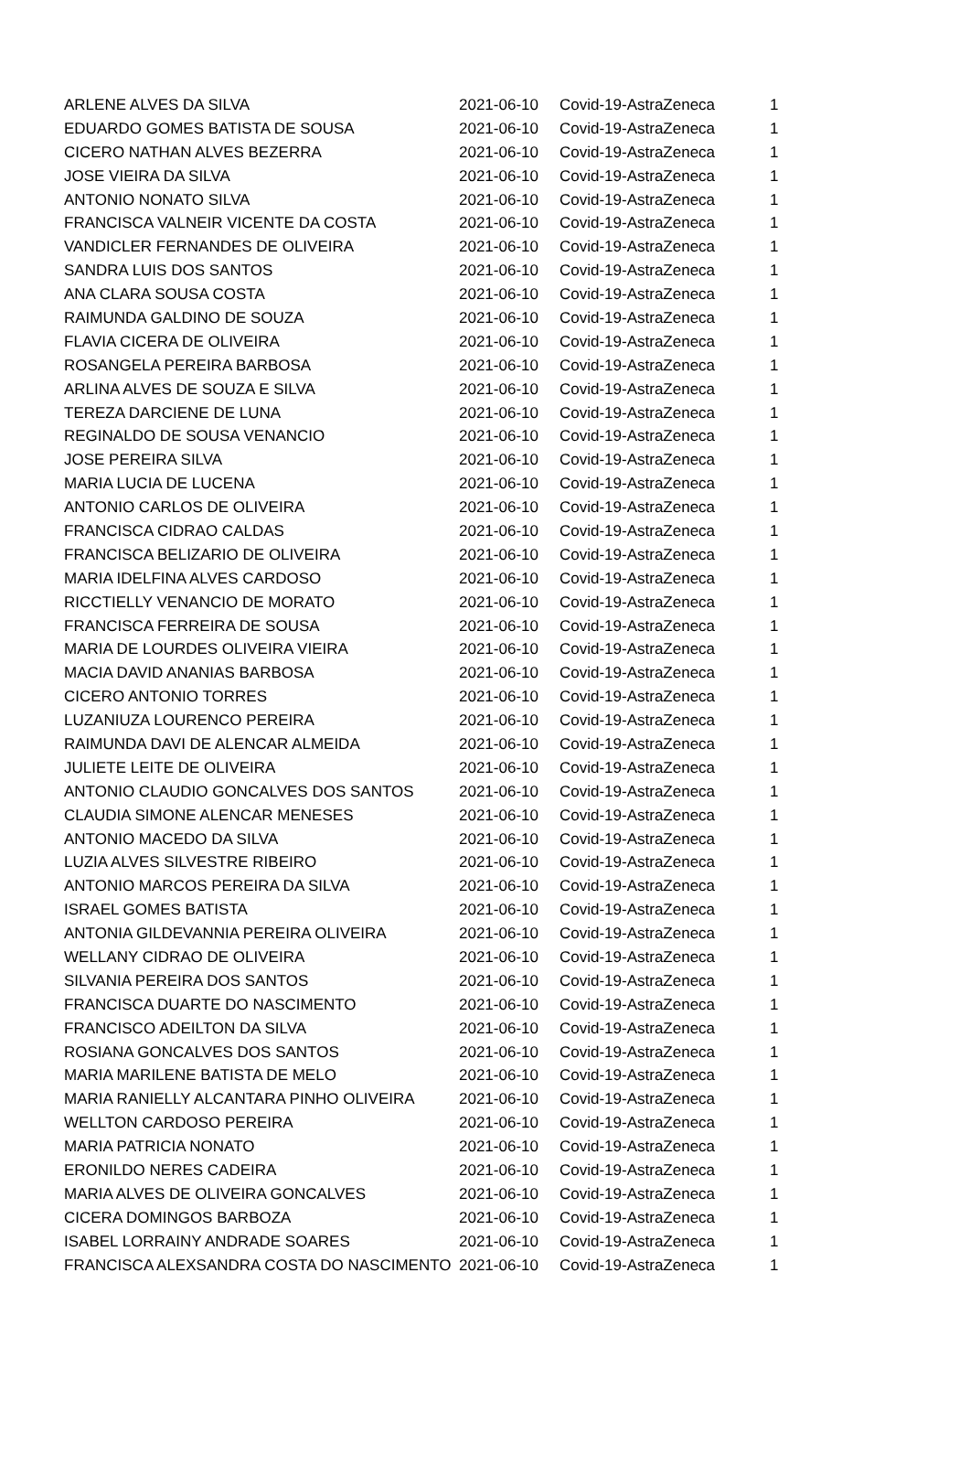| ARLENE ALVES DA SILVA | 2021-06-10 | Covid-19-AstraZeneca | 1 |
| EDUARDO GOMES BATISTA DE SOUSA | 2021-06-10 | Covid-19-AstraZeneca | 1 |
| CICERO NATHAN ALVES BEZERRA | 2021-06-10 | Covid-19-AstraZeneca | 1 |
| JOSE VIEIRA DA SILVA | 2021-06-10 | Covid-19-AstraZeneca | 1 |
| ANTONIO NONATO SILVA | 2021-06-10 | Covid-19-AstraZeneca | 1 |
| FRANCISCA VALNEIR VICENTE DA COSTA | 2021-06-10 | Covid-19-AstraZeneca | 1 |
| VANDICLER FERNANDES DE OLIVEIRA | 2021-06-10 | Covid-19-AstraZeneca | 1 |
| SANDRA LUIS DOS SANTOS | 2021-06-10 | Covid-19-AstraZeneca | 1 |
| ANA CLARA SOUSA COSTA | 2021-06-10 | Covid-19-AstraZeneca | 1 |
| RAIMUNDA GALDINO DE SOUZA | 2021-06-10 | Covid-19-AstraZeneca | 1 |
| FLAVIA CICERA DE OLIVEIRA | 2021-06-10 | Covid-19-AstraZeneca | 1 |
| ROSANGELA PEREIRA BARBOSA | 2021-06-10 | Covid-19-AstraZeneca | 1 |
| ARLINA ALVES DE SOUZA E SILVA | 2021-06-10 | Covid-19-AstraZeneca | 1 |
| TEREZA DARCIENE DE LUNA | 2021-06-10 | Covid-19-AstraZeneca | 1 |
| REGINALDO DE SOUSA VENANCIO | 2021-06-10 | Covid-19-AstraZeneca | 1 |
| JOSE PEREIRA SILVA | 2021-06-10 | Covid-19-AstraZeneca | 1 |
| MARIA LUCIA DE LUCENA | 2021-06-10 | Covid-19-AstraZeneca | 1 |
| ANTONIO CARLOS DE OLIVEIRA | 2021-06-10 | Covid-19-AstraZeneca | 1 |
| FRANCISCA CIDRAO CALDAS | 2021-06-10 | Covid-19-AstraZeneca | 1 |
| FRANCISCA BELIZARIO DE OLIVEIRA | 2021-06-10 | Covid-19-AstraZeneca | 1 |
| MARIA IDELFINA ALVES CARDOSO | 2021-06-10 | Covid-19-AstraZeneca | 1 |
| RICCTIELLY VENANCIO DE MORATO | 2021-06-10 | Covid-19-AstraZeneca | 1 |
| FRANCISCA FERREIRA DE SOUSA | 2021-06-10 | Covid-19-AstraZeneca | 1 |
| MARIA DE LOURDES OLIVEIRA VIEIRA | 2021-06-10 | Covid-19-AstraZeneca | 1 |
| MACIA DAVID ANANIAS BARBOSA | 2021-06-10 | Covid-19-AstraZeneca | 1 |
| CICERO ANTONIO TORRES | 2021-06-10 | Covid-19-AstraZeneca | 1 |
| LUZANIUZA LOURENCO PEREIRA | 2021-06-10 | Covid-19-AstraZeneca | 1 |
| RAIMUNDA DAVI DE ALENCAR ALMEIDA | 2021-06-10 | Covid-19-AstraZeneca | 1 |
| JULIETE LEITE DE OLIVEIRA | 2021-06-10 | Covid-19-AstraZeneca | 1 |
| ANTONIO CLAUDIO GONCALVES DOS SANTOS | 2021-06-10 | Covid-19-AstraZeneca | 1 |
| CLAUDIA SIMONE ALENCAR MENESES | 2021-06-10 | Covid-19-AstraZeneca | 1 |
| ANTONIO MACEDO DA SILVA | 2021-06-10 | Covid-19-AstraZeneca | 1 |
| LUZIA ALVES SILVESTRE RIBEIRO | 2021-06-10 | Covid-19-AstraZeneca | 1 |
| ANTONIO MARCOS PEREIRA DA SILVA | 2021-06-10 | Covid-19-AstraZeneca | 1 |
| ISRAEL GOMES BATISTA | 2021-06-10 | Covid-19-AstraZeneca | 1 |
| ANTONIA GILDEVANNIA PEREIRA OLIVEIRA | 2021-06-10 | Covid-19-AstraZeneca | 1 |
| WELLANY CIDRAO DE OLIVEIRA | 2021-06-10 | Covid-19-AstraZeneca | 1 |
| SILVANIA PEREIRA DOS SANTOS | 2021-06-10 | Covid-19-AstraZeneca | 1 |
| FRANCISCA DUARTE DO NASCIMENTO | 2021-06-10 | Covid-19-AstraZeneca | 1 |
| FRANCISCO ADEILTON DA SILVA | 2021-06-10 | Covid-19-AstraZeneca | 1 |
| ROSIANA GONCALVES DOS SANTOS | 2021-06-10 | Covid-19-AstraZeneca | 1 |
| MARIA MARILENE BATISTA DE MELO | 2021-06-10 | Covid-19-AstraZeneca | 1 |
| MARIA RANIELLY ALCANTARA PINHO OLIVEIRA | 2021-06-10 | Covid-19-AstraZeneca | 1 |
| WELLTON CARDOSO PEREIRA | 2021-06-10 | Covid-19-AstraZeneca | 1 |
| MARIA PATRICIA NONATO | 2021-06-10 | Covid-19-AstraZeneca | 1 |
| ERONILDO NERES CADEIRA | 2021-06-10 | Covid-19-AstraZeneca | 1 |
| MARIA ALVES DE OLIVEIRA GONCALVES | 2021-06-10 | Covid-19-AstraZeneca | 1 |
| CICERA DOMINGOS BARBOZA | 2021-06-10 | Covid-19-AstraZeneca | 1 |
| ISABEL LORRAINY ANDRADE SOARES | 2021-06-10 | Covid-19-AstraZeneca | 1 |
| FRANCISCA ALEXSANDRA COSTA DO NASCIMENTO | 2021-06-10 | Covid-19-AstraZeneca | 1 |